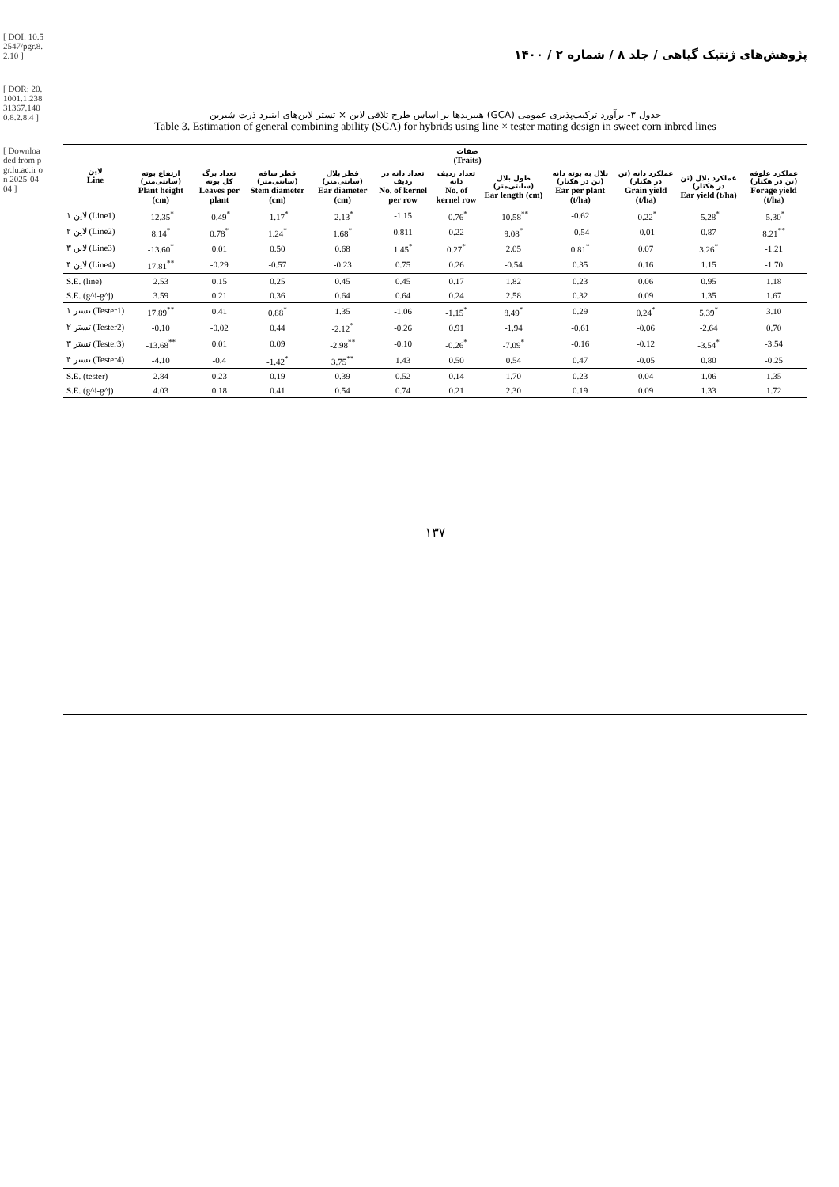[ DOI: 10.52547/pgr.8.2.10 ]
[ DOR: 20.1001.1.23831367.1400.8.2.8.4 ]
[ Downloaded from pgr.lu.ac.ir on 2025-04-04 ]
پژوهش‌های ژنتیک گیاهی / جلد ۸ / شماره ۲ / ۱۴۰۰
جدول ۳- برآورد ترکیب‌پذیری عمومی (GCA) هیبریدها بر اساس طرح تلاقی لاین × تستر لاین‌های اینبرد ذرت شیرین
Table 3. Estimation of general combining ability (SCA) for hybrids using line × tester mating design in sweet corn inbred lines
| لاین Line | صفات (Traits) | | | | | | | | | | |
| --- | --- | --- | --- | --- | --- | --- | --- | --- | --- | --- | --- |
| | ارتفاع بوته (سانتی‌متر) Plant height (cm) | تعداد برگ کل بوته Leaves per plant | قطر ساقه (سانتی‌متر) Stem diameter (cm) | قطر بلال (سانتی‌متر) Ear diameter (cm) | تعداد دانه در ردیف No. of kernel per row | تعداد ردیف دانه No. of kernel row | طول بلال (سانتی‌متر) Ear length (cm) | بلال به بوته دانه (تن در هکتار) Ear per plant (t/ha) | عملکرد دانه (تن در هکتار) Grain yield (t/ha) | عملکرد بلال (تن در هکتار) Ear yield (t/ha) | عملکرد علوفه (تن در هکتار) Forage yield (t/ha) |
| لاین ۱ (Line1) | -12.35<sup>*</sup> | -0.49<sup>*</sup> | -1.17<sup>*</sup> | -2.13<sup>*</sup> | -1.15 | -0.76<sup>*</sup> | -10.58<sup>**</sup> | -0.62 | -0.22<sup>*</sup> | -5.28<sup>*</sup> | -5.30<sup>*</sup> |
| لاین ۲ (Line2) | 8.14<sup>*</sup> | 0.78<sup>*</sup> | 1.24<sup>*</sup> | 1.68<sup>*</sup> | 0.811 | 0.22 | 9.08<sup>*</sup> | -0.54 | -0.01 | 0.87 | 8.21<sup>**</sup> |
| لاین ۳ (Line3) | -13.60<sup>*</sup> | 0.01 | 0.50 | 0.68 | 1.45<sup>*</sup> | 0.27<sup>*</sup> | 2.05 | 0.81<sup>*</sup> | 0.07 | 3.26<sup>*</sup> | -1.21 |
| لاین ۴ (Line4) | 17.81<sup>**</sup> | -0.29 | -0.57 | -0.23 | 0.75 | 0.26 | -0.54 | 0.35 | 0.16 | 1.15 | -1.70 |
| S.E. (line) | 2.53 | 0.15 | 0.25 | 0.45 | 0.45 | 0.17 | 1.82 | 0.23 | 0.06 | 0.95 | 1.18 |
| S.E. (g^i-g^j) | 3.59 | 0.21 | 0.36 | 0.64 | 0.64 | 0.24 | 2.58 | 0.32 | 0.09 | 1.35 | 1.67 |
| تستر ۱ (Tester1) | 17.89<sup>**</sup> | 0.41 | 0.88<sup>*</sup> | 1.35 | -1.06 | -1.15<sup>*</sup> | 8.49<sup>*</sup> | 0.29 | 0.24<sup>*</sup> | 5.39<sup>*</sup> | 3.10 |
| تستر ۲ (Tester2) | -0.10 | -0.02 | 0.44 | -2.12<sup>*</sup> | -0.26 | 0.91 | -1.94 | -0.61 | -0.06 | -2.64 | 0.70 |
| تستر ۳ (Tester3) | -13.68<sup>**</sup> | 0.01 | 0.09 | -2.98<sup>**</sup> | -0.10 | -0.26<sup>*</sup> | -7.09<sup>*</sup> | -0.16 | -0.12 | -3.54<sup>*</sup> | -3.54 |
| تستر ۴ (Tester4) | -4.10 | -0.4 | -1.42<sup>*</sup> | 3.75<sup>**</sup> | 1.43 | 0.50 | 0.54 | 0.47 | -0.05 | 0.80 | -0.25 |
| S.E. (tester) | 2.84 | 0.23 | 0.19 | 0.39 | 0.52 | 0.14 | 1.70 | 0.23 | 0.04 | 1.06 | 1.35 |
| S.E. (g^i-g^j) | 4.03 | 0.18 | 0.41 | 0.54 | 0.74 | 0.21 | 2.30 | 0.19 | 0.09 | 1.33 | 1.72 |
۱۳۷